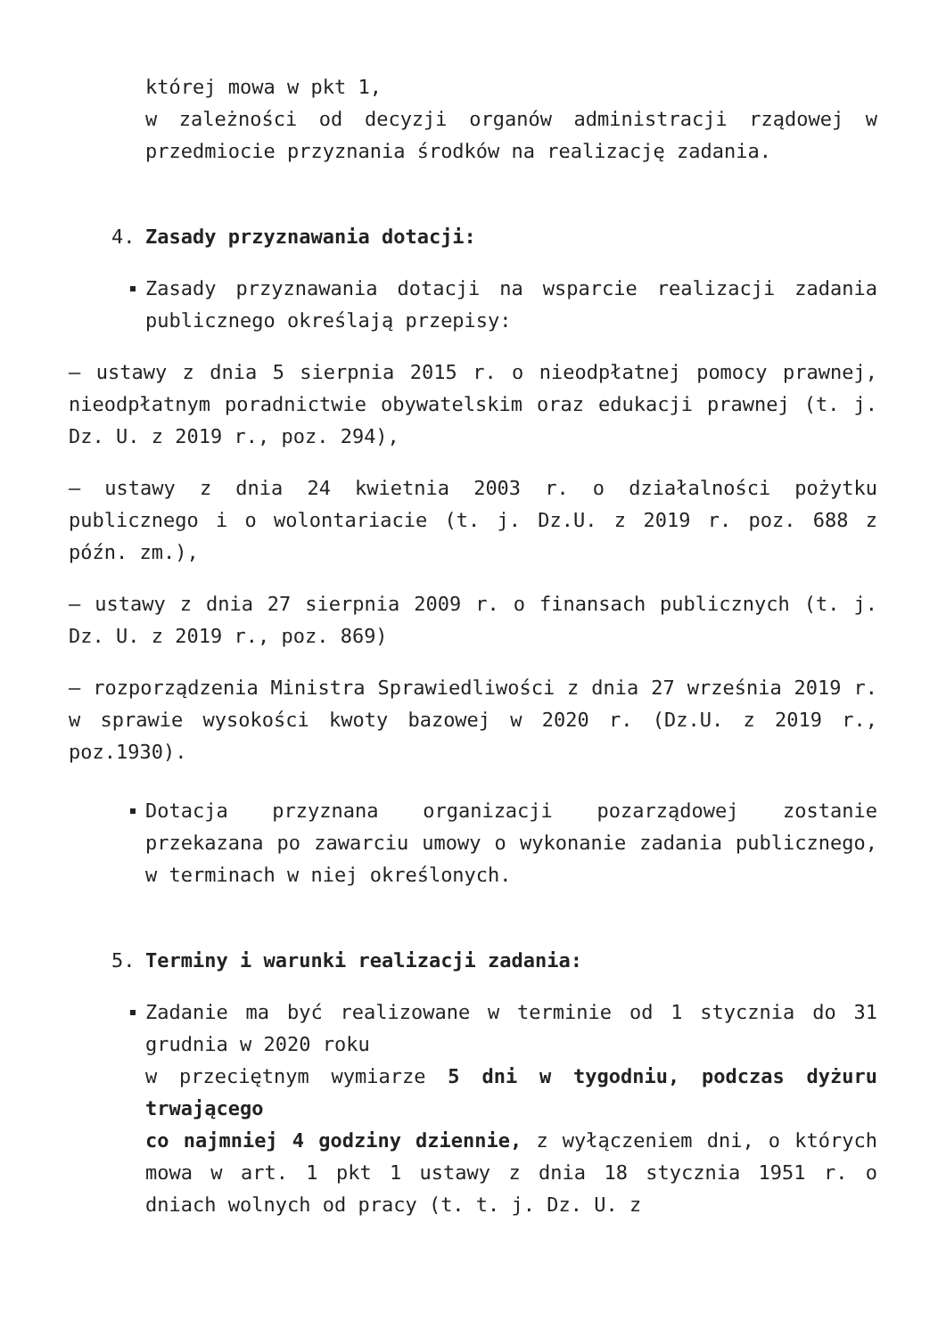której mowa w pkt 1,
w zależności od decyzji organów administracji rządowej w przedmiocie przyznania środków na realizację zadania.
4. Zasady przyznawania dotacji:
Zasady przyznawania dotacji na wsparcie realizacji zadania publicznego określają przepisy:
– ustawy z dnia 5 sierpnia 2015 r. o nieodpłatnej pomocy prawnej, nieodpłatnym poradnictwie obywatelskim oraz edukacji prawnej (t. j. Dz. U. z 2019 r., poz. 294),
– ustawy z dnia 24 kwietnia 2003 r. o działalności pożytku publicznego i o wolontariacie (t. j. Dz.U. z 2019 r. poz. 688 z późn. zm.),
– ustawy z dnia 27 sierpnia 2009 r. o finansach publicznych (t. j. Dz. U. z 2019 r., poz. 869)
– rozporządzenia Ministra Sprawiedliwości z dnia 27 września 2019 r. w sprawie wysokości kwoty bazowej w 2020 r. (Dz.U. z 2019 r., poz.1930).
Dotacja przyznana organizacji pozarządowej zostanie przekazana po zawarciu umowy o wykonanie zadania publicznego, w terminach w niej określonych.
5. Terminy i warunki realizacji zadania:
Zadanie ma być realizowane w terminie od 1 stycznia do 31 grudnia w 2020 roku
w przeciętnym wymiarze 5 dni w tygodniu, podczas dyżuru trwającego
co najmniej 4 godziny dziennie, z wyłączeniem dni, o których mowa w art. 1 pkt 1 ustawy z dnia 18 stycznia 1951 r. o dniach wolnych od pracy (t. t. j. Dz. U. z